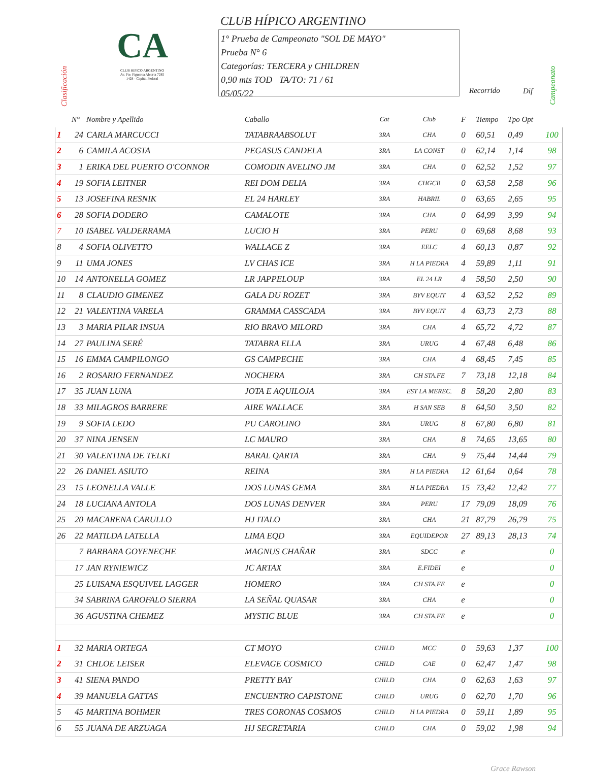Clasificación
CA
CLUB HIPICO ARGENTINO
Av. Pte. Figueroa Alcorta 7285
1428 - Capital Federal
CLUB HÍPICO ARGENTINO
1° Prueba de Campeonato "SOL DE MAYO"
Prueba N° 6
Categorías: TERCERA y CHILDREN
0,90 mts TOD TA/TO: 71 / 61
05/05/22
Recorrido Dif
Campeonato
| | N° | Nombre y Apellido | Caballo | Cat | Club | F | Tiempo | Tpo Opt | |
| --- | --- | --- | --- | --- | --- | --- | --- | --- | --- |
| 1 | 24 | CARLA MARCUCCI | TATABRAABSOLUT | 3RA | CHA | 0 | 60,51 | 0,49 | 100 |
| 2 | 6 | CAMILA ACOSTA | PEGASUS CANDELA | 3RA | LA CONST | 0 | 62,14 | 1,14 | 98 |
| 3 | 1 | ERIKA DEL PUERTO O'CONNOR | COMODIN AVELINO JM | 3RA | CHA | 0 | 62,52 | 1,52 | 97 |
| 4 | 19 | SOFIA LEITNER | REI DOM DELIA | 3RA | CHGCB | 0 | 63,58 | 2,58 | 96 |
| 5 | 13 | JOSEFINA RESNIK | EL 24 HARLEY | 3RA | HABRIL | 0 | 63,65 | 2,65 | 95 |
| 6 | 28 | SOFIA DODERO | CAMALOTE | 3RA | CHA | 0 | 64,99 | 3,99 | 94 |
| 7 | 10 | ISABEL VALDERRAMA | LUCIO H | 3RA | PERU | 0 | 69,68 | 8,68 | 93 |
| 8 | 4 | SOFIA OLIVETTO | WALLACE Z | 3RA | EELC | 4 | 60,13 | 0,87 | 92 |
| 9 | 11 | UMA JONES | LV CHAS ICE | 3RA | H LA PIEDRA | 4 | 59,89 | 1,11 | 91 |
| 10 | 14 | ANTONELLA GOMEZ | LR JAPPELOUP | 3RA | EL 24 LR | 4 | 58,50 | 2,50 | 90 |
| 11 | 8 | CLAUDIO GIMENEZ | GALA DU ROZET | 3RA | BYV EQUIT | 4 | 63,52 | 2,52 | 89 |
| 12 | 21 | VALENTINA VARELA | GRAMMA CASSCADA | 3RA | BYV EQUIT | 4 | 63,73 | 2,73 | 88 |
| 13 | 3 | MARIA PILAR INSUA | RIO BRAVO MILORD | 3RA | CHA | 4 | 65,72 | 4,72 | 87 |
| 14 | 27 | PAULINA SERÉ | TATABRA ELLA | 3RA | URUG | 4 | 67,48 | 6,48 | 86 |
| 15 | 16 | EMMA CAMPILONGO | GS CAMPECHE | 3RA | CHA | 4 | 68,45 | 7,45 | 85 |
| 16 | 2 | ROSARIO FERNANDEZ | NOCHERA | 3RA | CH STA.FE | 7 | 73,18 | 12,18 | 84 |
| 17 | 35 | JUAN LUNA | JOTA E AQUILOJA | 3RA | EST LA MEREC. | 8 | 58,20 | 2,80 | 83 |
| 18 | 33 | MILAGROS BARRERE | AIRE WALLACE | 3RA | H SAN SEB | 8 | 64,50 | 3,50 | 82 |
| 19 | 9 | SOFIA LEDO | PU CAROLINO | 3RA | URUG | 8 | 67,80 | 6,80 | 81 |
| 20 | 37 | NINA JENSEN | LC MAURO | 3RA | CHA | 8 | 74,65 | 13,65 | 80 |
| 21 | 30 | VALENTINA DE TELKI | BARAL QARTA | 3RA | CHA | 9 | 75,44 | 14,44 | 79 |
| 22 | 26 | DANIEL ASIUTO | REINA | 3RA | H LA PIEDRA | 12 | 61,64 | 0,64 | 78 |
| 23 | 15 | LEONELLA VALLE | DOS LUNAS GEMA | 3RA | H LA PIEDRA | 15 | 73,42 | 12,42 | 77 |
| 24 | 18 | LUCIANA ANTOLA | DOS LUNAS DENVER | 3RA | PERU | 17 | 79,09 | 18,09 | 76 |
| 25 | 20 | MACARENA CARULLO | HJ ITALO | 3RA | CHA | 21 | 87,79 | 26,79 | 75 |
| 26 | 22 | MATILDA LATELLA | LIMA EQD | 3RA | EQUIDEPOR | 27 | 89,13 | 28,13 | 74 |
| | 7 | BARBARA GOYENECHE | MAGNUS CHAÑAR | 3RA | SDCC | e | | | 0 |
| | 17 | JAN RYNIEWICZ | JC ARTAX | 3RA | E.FIDEI | e | | | 0 |
| | 25 | LUISANA ESQUIVEL LAGGER | HOMERO | 3RA | CH STA.FE | e | | | 0 |
| | 34 | SABRINA GAROFALO SIERRA | LA SEÑAL QUASAR | 3RA | CHA | e | | | 0 |
| | 36 | AGUSTINA CHEMEZ | MYSTIC BLUE | 3RA | CH STA.FE | e | | | 0 |
| 1 | 32 | MARIA ORTEGA | CT MOYO | CHILD | MCC | 0 | 59,63 | 1,37 | 100 |
| 2 | 31 | CHLOE LEISER | ELEVAGE COSMICO | CHILD | CAE | 0 | 62,47 | 1,47 | 98 |
| 3 | 41 | SIENA PANDO | PRETTY BAY | CHILD | CHA | 0 | 62,63 | 1,63 | 97 |
| 4 | 39 | MANUELA GATTAS | ENCUENTRO CAPISTONE | CHILD | URUG | 0 | 62,70 | 1,70 | 96 |
| 5 | 45 | MARTINA BOHMER | TRES CORONAS COSMOS | CHILD | H LA PIEDRA | 0 | 59,11 | 1,89 | 95 |
| 6 | 55 | JUANA DE ARZUAGA | HJ SECRETARIA | CHILD | CHA | 0 | 59,02 | 1,98 | 94 |
Grace Rawson